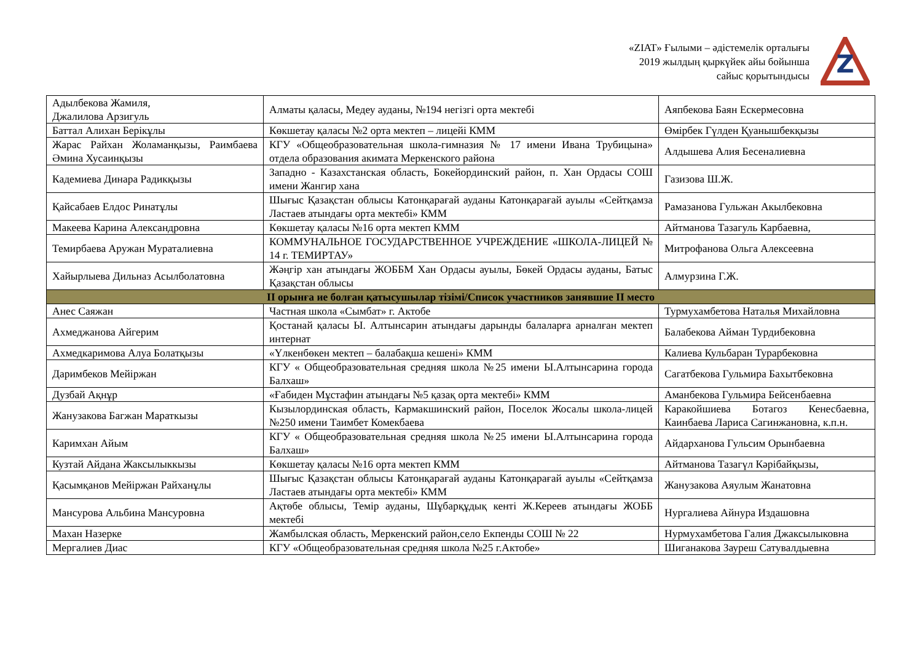«ZIAT» Ғылыми – әдістемелік орталығы
2019 жылдың қыркүйек айы бойынша
сайыс қорытындысы
Z
| Адылбекова Жамиля, Джалилова Арзигуль | Алматы қаласы, Медеу ауданы, №194 негізгі орта мектебі | Аяпбекова Баян Ескермесовна |
| Баттал Алихан Берікұлы | Көкшетау қаласы №2 орта мектеп – лицейі КММ | Өмірбек Гүлден Қуанышбекқызы |
| Жарас Райхан Жоламанқызы, Раимбаева Әмина Хусаинқызы | КГУ «Общеобразовательная школа-гимназия № 17 имени Ивана Трубицына» отдела образования акимата Меркенского района | Алдышева Алия Бесеналиевна |
| Кадемиева Динара Радикқызы | Западно - Казахстанская область, Бокейординский район, п. Хан Ордасы СОШ имени Жангир хана | Газизова Ш.Ж. |
| Қайсабаев Елдос Ринатұлы | Шығыс Қазақстан облысы Катонқарағай ауданы Катонқарағай ауылы «Сейтқамза Ластаев атындағы орта мектебі» КММ | Рамазанова Гульжан Акылбековна |
| Макеева Карина Александровна | Көкшетау қаласы №16 орта мектеп КММ | Айтманова Тазагуль Карбаевна, |
| Темирбаева Аружан Мураталиевна | КОММУНАЛЬНОЕ ГОСУДАРСТВЕННОЕ УЧРЕЖДЕНИЕ «ШКОЛА-ЛИЦЕЙ № 14 г. ТЕМИРТАУ» | Митрофанова Ольга Алексеевна |
| Хайырлыева Дильназ Асылболатовна | Жәңгір хан атындағы ЖОББМ Хан Ордасы ауылы, Бөкей Ордасы ауданы, Батыс Қазақстан облысы | Алмурзина Г.Ж. |
| II орынға ие болған қатысушылар тізімі/Список участников занявшие II место | | |
| Анес Саяжан | Частная школа «Сымбат» г. Актобе | Турмухамбетова Наталья Михайловна |
| Ахмеджанова Айгерим | Қостанай қаласы Ы. Алтынсарин атындағы дарынды балаларға арналған мектеп интернат | Балабекова Айман Турдибековна |
| Ахмедкаримова Алуа Болатқызы | «Үлкенбөкен мектеп – балабақша кешені» КММ | Калиева Кульбаран Турарбековна |
| Даримбеков Мейіржан | КГУ « Общеобразовательная средняя школа №25 имени Ы.Алтынсарина города Балхаш» | Сагатбекова Гульмира Бахытбековна |
| Дузбай Ақнұр | «Ғабиден Мұстафин атындағы №5 қазақ орта мектебі» КММ | Аманбекова Гульмира Бейсенбаевна |
| Жанузакова Багжан Мараткызы | Кызылординская область, Кармакшинский район, Поселок Жосалы школа-лицей №250 имени Таимбет Комекбаева | Каракойшиева Ботагоз Кенесбаевна, Каинбаева Лариса Сагинжановна, к.п.н. |
| Каримхан Айым | КГУ « Общеобразовательная средняя школа №25 имени Ы.Алтынсарина города Балхаш» | Айдарханова Гульсим Орынбаевна |
| Кузтай Айдана Жаксылыккызы | Көкшетау қаласы №16 орта мектеп КММ | Айтманова Тазагүл Кәрібайқызы, |
| Қасымқанов Мейіржан Райханұлы | Шығыс Қазақстан облысы Катонқарағай ауданы Катонқарағай ауылы «Сейтқамза Ластаев атындағы орта мектебі» КММ | Жанузакова Аяулым Жанатовна |
| Мансурова Альбина Мансуровна | Ақтөбе облысы, Темір ауданы, Шұбарқұдық кенті Ж.Кереев атындағы ЖОББ мектебі | Нургалиева Айнура Издашовна |
| Махан Назерке | Жамбылская область, Меркенский район,село Екпенды СОШ № 22 | Нурмухамбетова Галия Джаксылыковна |
| Мергалиев Диас | КГУ «Общеобразовательная средняя школа №25 г.Актобе» | Шиганакова Зауреш Сатувалдыевна |